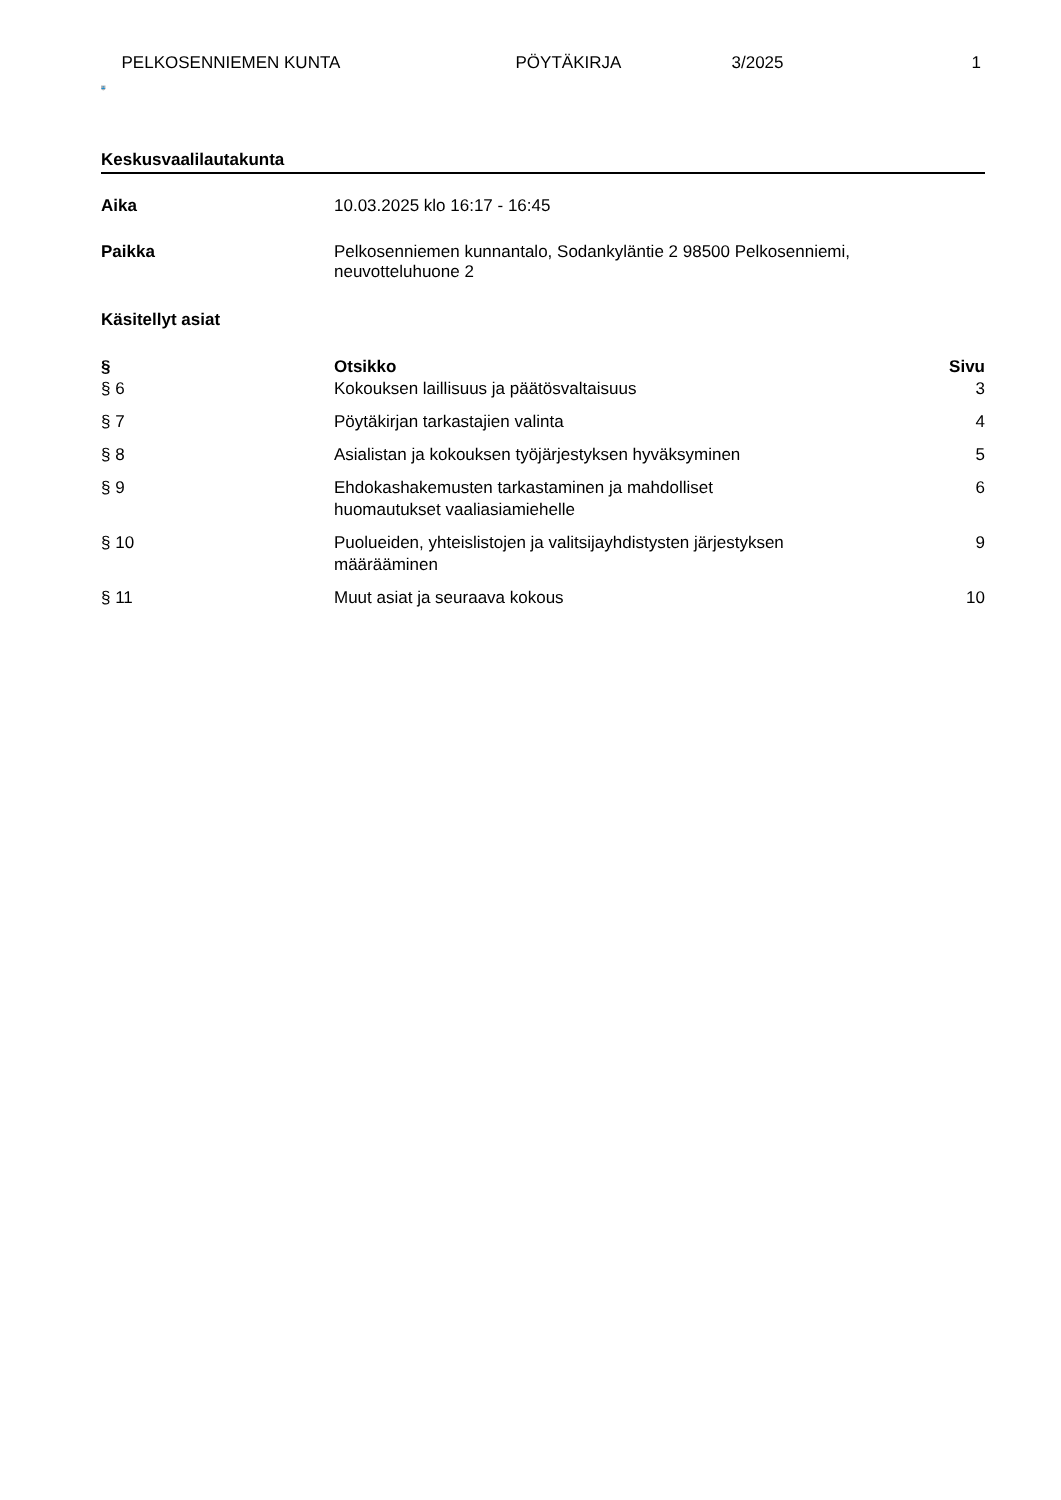PELKOSENNIEMEN KUNTA PÖYTÄKIRJA 3/2025 1
Keskusvaalilautakunta
Aika 10.03.2025 klo 16:17 - 16:45
Paikka Pelkosenniemen kunnantalo, Sodankyläntie 2 98500 Pelkosenniemi,
neuvotteluhuone 2
Käsitellyt asiat
| § | Otsikko | Sivu |
| --- | --- | --- |
| § 6 | Kokouksen laillisuus ja päätösvaltaisuus | 3 |
| § 7 | Pöytäkirjan tarkastajien valinta | 4 |
| § 8 | Asialistan ja kokouksen työjärjestyksen hyväksyminen | 5 |
| § 9 | Ehdokashakemusten tarkastaminen ja mahdolliset huomautukset vaaliasiamiehelle | 6 |
| § 10 | Puolueiden, yhteislistojen ja valitsijayhdistysten järjestyksen määrääminen | 9 |
| § 11 | Muut asiat ja seuraava kokous | 10 |